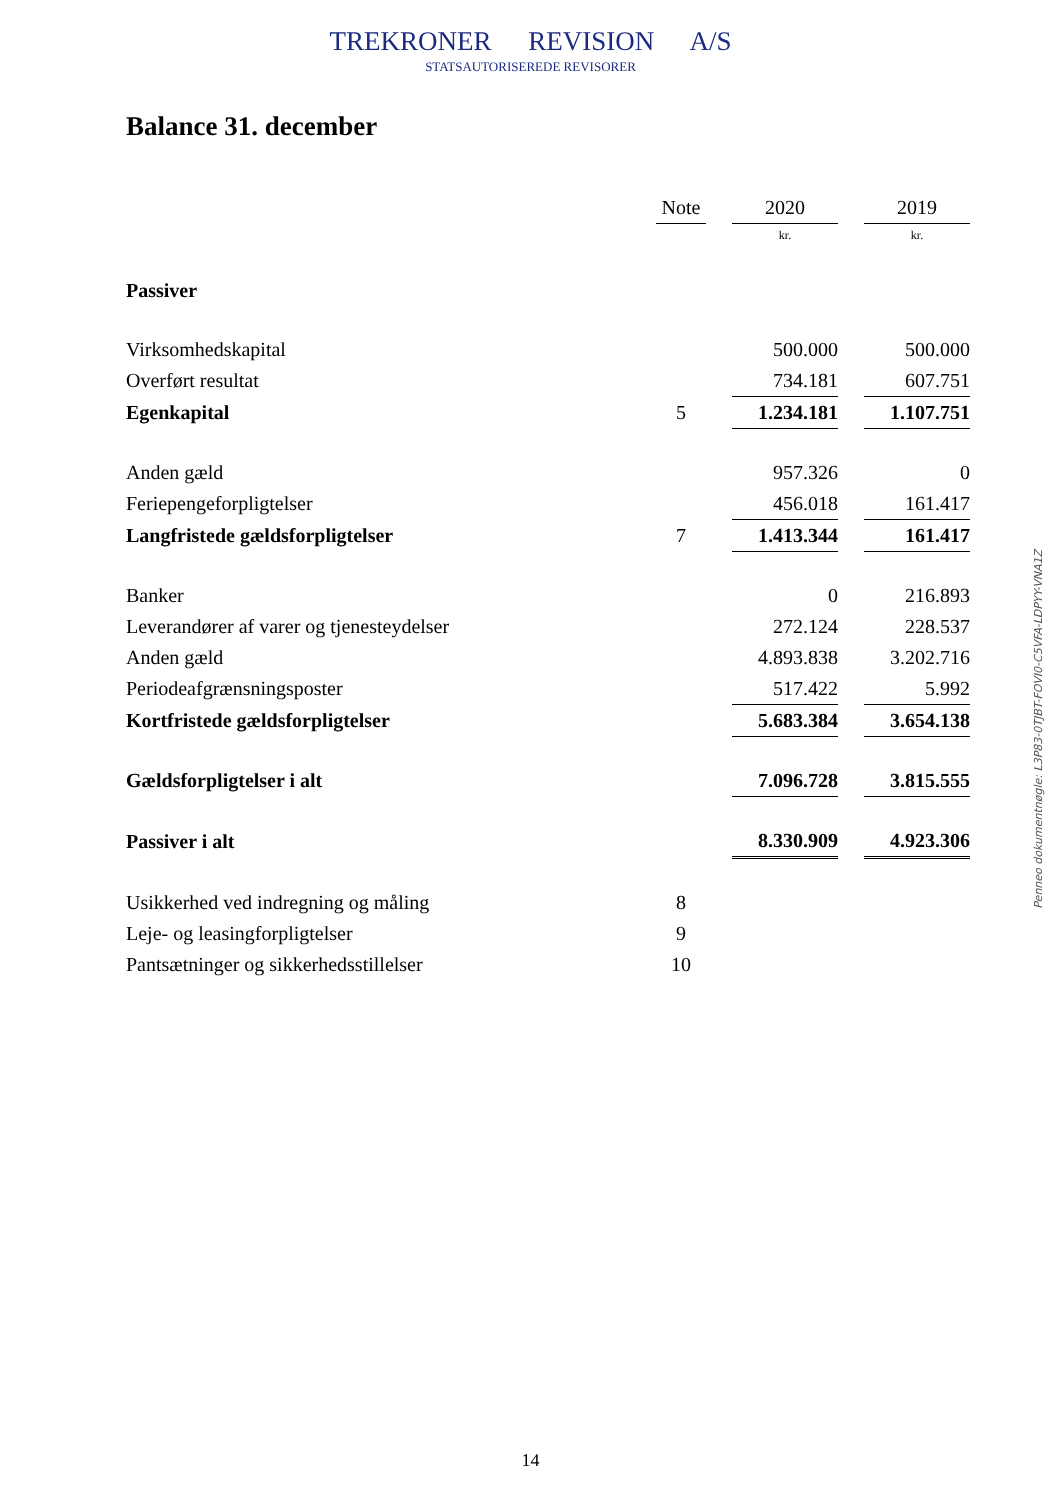TREKRONER REVISION A/S
STATSAUTORISEREDE REVISORER
Balance 31. december
| | Note | | 2020 | | 2019 |
| --- | --- | --- | --- | --- | --- |
| | | | kr. | | kr. |
| Passiver | | | | | |
| Virksomhedskapital | | | 500.000 | | 500.000 |
| Overført resultat | | | 734.181 | | 607.751 |
| Egenkapital | 5 | | 1.234.181 | | 1.107.751 |
| Anden gæld | | | 957.326 | | 0 |
| Feriepengeforpligtelser | | | 456.018 | | 161.417 |
| Langfristede gældsforpligtelser | 7 | | 1.413.344 | | 161.417 |
| Banker | | | 0 | | 216.893 |
| Leverandører af varer og tjenesteydelser | | | 272.124 | | 228.537 |
| Anden gæld | | | 4.893.838 | | 3.202.716 |
| Periodeafgrænsningsposter | | | 517.422 | | 5.992 |
| Kortfristede gældsforpligtelser | | | 5.683.384 | | 3.654.138 |
| Gældsforpligtelser i alt | | | 7.096.728 | | 3.815.555 |
| Passiver i alt | | | 8.330.909 | | 4.923.306 |
| Usikkerhed ved indregning og måling | 8 | | | | |
| Leje- og leasingforpligtelser | 9 | | | | |
| Pantsætninger og sikkerhedsstillelser | 10 | | | | |
Penneo dokumentnøgle: L3P83-0TJBT-FOVI0-C5VFA-LDPYY-VNA1Z
14